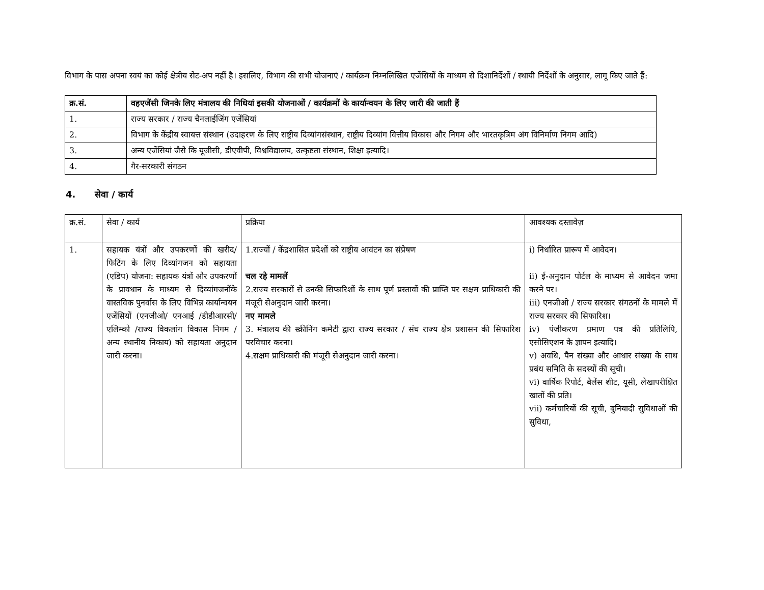विभाग के पास अपना स्वयं का कोई क्षेत्रीय सेट-अप नहीं है। इसलिए, विभाग की सभी योजनाएं / कार्यक्रम निम्नलिखित एजेंसियों के माध्यम से दिशानिर्देशों / स्थायी निर्देशों के अनुसार, लागू किए जाते हैं:
| क्र.सं. | वहएजेंसी जिनके लिए मंत्रालय की निधियां इसकी योजनाओं / कार्यक्रमों के कार्यान्वयन के लिए जारी की जाती हैं |
| --- | --- |
| 1. | राज्य सरकार / राज्य चैनलाईजिंग एजेंसियां |
| 2. | विभाग के केंद्रीय स्वायत्त संस्थान (उदाहरण के लिए राष्ट्रीय दिव्यांगसंस्थान, राष्ट्रीय दिव्यांग वित्तीय विकास और निगम और भारतकृत्रिम अंग विनिर्माण निगम आदि) |
| 3. | अन्य एजेंसियां जैसे कि यूजीसी, डीएवीपी, विश्वविद्यालय, उत्कृष्टता संस्थान, शिक्षा इत्यादि। |
| 4. | गैर-सरकारी संगठन |
4. सेवा / कार्य
| क्र.सं. | सेवा / कार्य | प्रक्रिया | आवश्यक दस्तावेज़ |
| 1. | सहायक यंत्रों और उपकरणों की खरीद/फिटिंग के लिए दिव्यांगजन को सहायता (एडिप) योजना: सहायक यंत्रों और उपकरणों के प्रावधान के माध्यम से दिव्यांगजनोंके वास्तविक पुनर्वास के लिए विभिन्न कार्यान्वयन एजेंसियों (एनजीओ/ एनआई /डीडीआरसी/ एलिम्को /राज्य विकलांग विकास निगम / अन्य स्थानीय निकाय) को सहायता अनुदान जारी करना। | 1.राज्यों / केंद्रशासित प्रदेशों को राष्ट्रीय आवंटन का संप्रेषण चल रहे मामलें 2.राज्य सरकारों से उनकी सिफारिशों के साथ पूर्ण प्रस्तावों की प्राप्ति पर सक्षम प्राधिकारी की मंजूरी सेअनुदान जारी करना। नए मामले 3. मंत्रालय की स्क्रीनिंग कमेटी द्वारा राज्य सरकार / संघ राज्य क्षेत्र प्रशासन की सिफारिश परविचार करना। 4.सक्षम प्राधिकारी की मंजूरी सेअनुदान जारी करना। | i) निर्धारित प्रारूप में आवेदन। ii) ई-अनुदान पोर्टल के माध्यम से आवेदन जमा करने पर। iii) एनजीओ / राज्य सरकार संगठनों के मामले में राज्य सरकार की सिफारिश। iv) पंजीकरण प्रमाण पत्र की प्रतिलिपि, एसोसिएशन के ज्ञापन इत्यादि। v) अवधि, पैन संख्या और आधार संख्या के साथ प्रबंध समिति के सदस्यों की सूची। vi) वार्षिक रिपोर्ट, बैलेंस शीट, यूसी, लेखापरीक्षित खातों की प्रति। vii) कर्मचारियों की सूची, बुनियादी सुविधाओं की सुविधा, |